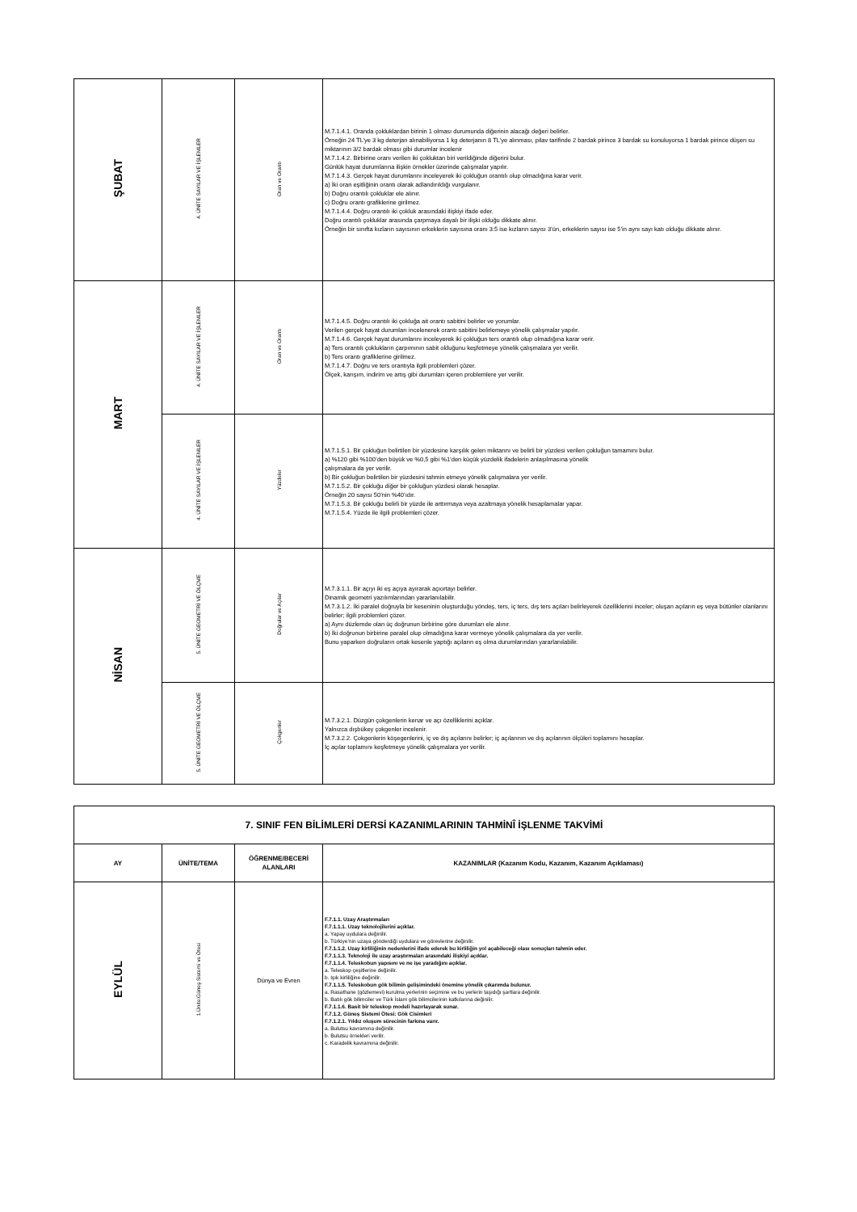| ŞUBAT | 4. ÜNİTE SAYILAR VE İŞLEMLER | Oran ve Orantı | M.7.1.4.1. Oranda çokluklardan birinin 1 olması durumunda diğerinin alacağı değeri belirler. Örneğin 24 TL’ye 3 kg deterjan alınabiliyorsa 1 kg deterjanın 8 TL’ye alınması, pilav tarifinde 2 bardak pirince 3 bardak su konuluyorsa 1 bardak pirince düşen su miktarının 3/2 bardak olması gibi durumlar incelenir M.7.1.4.2. Birbirine oranı verilen iki çokluktan biri verildiğinde diğerini bulur. Günlük hayat durumlarına ilişkin örnekler üzerinde çalışmalar yapılır. M.7.1.4.3. Gerçek hayat durumlarını inceleyerek iki çokluğun orantılı olup olmadığına karar verir. a) İki oran eşitliğinin orantı olarak adlandırıldığı vurgulanır. b) Doğru orantılı çokluklar ele alınır. c) Doğru orantı grafiklerine girilmez. M.7.1.4.4. Doğru orantılı iki çokluk arasındaki ilişkiyi ifade eder. Doğru orantılı çokluklar arasında çarpmaya dayalı bir ilişki olduğu dikkate alınır. Örneğin bir sınıfta kızların sayısının erkeklerin sayısına oranı 3:5 ise kızların sayısı 3’ün, erkeklerin sayısı ise 5’in aynı sayı katı olduğu dikkate alınır. |
| MART | 4. ÜNİTE SAYILAR VE İŞLEMLER | Oran ve Orantı | M.7.1.4.5. Doğru orantılı iki çokluğa ait orantı sabitini belirler ve yorumlar. Verilen gerçek hayat durumları incelenerek orantı sabitini belirlemeye yönelik çalışmalar yapılır. M.7.1.4.6. Gerçek hayat durumlarını inceleyerek iki çokluğun ters orantılı olup olmadığına karar verir. a) Ters orantılı çoklukların çarpımının sabit olduğunu keşfetmeye yönelik çalışmalara yer verilir. b) Ters orantı grafiklerine girilmez. M.7.1.4.7. Doğru ve ters orantıyla ilgili problemleri çözer. Ölçek, karışım, indirim ve artış gibi durumları içeren problemlere yer verilir. |
| | 4. ÜNİTE SAYILAR VE İŞLEMLER | Yüzdeler | M.7.1.5.1. Bir çokluğun belirtilen bir yüzdesine karşılık gelen miktarını ve belirli bir yüzdesi verilen çokluğun tamamını bulur. a) %120 gibi %100’den büyük ve %0,5 gibi %1’den küçük yüzdelik ifadelerin anlaşılmasına yönelik çalışmalara da yer verilir. b) Bir çokluğun belirtilen bir yüzdesini tahmin etmeye yönelik çalışmalara yer verilir. M.7.1.5.2. Bir çokluğu diğer bir çokluğun yüzdesi olarak hesaplar. Örneğin 20 sayısı 50’nin %40’ıdır. M.7.1.5.3. Bir çokluğu belirli bir yüzde ile arttırmaya veya azaltmaya yönelik hesaplamalar yapar. M.7.1.5.4. Yüzde ile ilgili problemleri çözer. |
| NİSAN | 5. ÜNİTE GEOMETRİ VE ÖLÇME | Doğrular ve Açılar | M.7.3.1.1. Bir açıyı iki eş açıya ayırarak açıortayı belirler. Dinamik geometri yazılımlarından yararlanılabilir. M.7.3.1.2. İki paralel doğruyla bir keseninin oluşturduğu yöndeş, ters, iç ters, dış ters açıları belirleyerek özelliklerini inceler; oluşan açıların eş veya bütünler olanlarını belirler; ilgili problemleri çözer. a) Aynı düzlemde olan üç doğrunun birbirine göre durumları ele alınır. b) İki doğrunun birbirine paralel olup olmadığına karar vermeye yönelik çalışmalara da yer verilir. Bunu yaparken doğruların ortak kesenle yaptığı açıların eş olma durumlarından yararlanılabilir. |
| | 5. ÜNİTE GEOMETRİ VE ÖLÇME | Çokgenler | M.7.3.2.1. Düzgün çokgenlerin kenar ve açı özelliklerini açıklar. Yalnızca dışbükey çokgenler incelenir. M.7.3.2.2. Çokgenlerin köşegenlerini, iç ve dış açılarını belirler; iç açılarının ve dış açılarının ölçüleri toplamını hesaplar. İç açılar toplamını keşfetmeye yönelik çalışmalara yer verilir. |
| 7. SINIF FEN BİLİMLERİ DERSİ KAZANIMLARININ TAHMİNÎ İŞLENME TAKVİMİ | | | |
| AY | ÜNİTE/TEMA | ÖĞRENME/BECERİ ALANLARI | KAZANIMLAR (Kazanım Kodu, Kazanım, Kazanım Açıklaması) |
| EYLÜL | 1.Ünite:Güneş Sistemi ve Ötesi | Dünya ve Evren | F.7.1.1. Uzay Araştırmaları F.7.1.1.1. Uzay teknolojilerini açıklar. a. Yapay uydulara değinilir. b. Türkiye’nin uzaya gönderdiği uydulara ve görevlerine değinilir. F.7.1.1.2. Uzay kirliliğinin nedenlerini ifade ederek bu kirliliğin yol açabileceği olası sonuçları tahmin eder. F.7.1.1.3. Teknoloji ile uzay araştırmaları arasındaki ilişkiyi açıklar. F.7.1.1.4. Teleskobun yapısını ve ne işe yaradığını açıklar. a. Teleskop çeşitlerine değinilir. b. Işık kirliliğine değinilir. F.7.1.1.5. Teleskobun gök bilimin gelişimindeki önemine yönelik çıkarımda bulunur. a. Rasathane (gözlemevi) kurulma yerlerinin seçimine ve bu yerlerin taşıdığı şartlara değinilir. b. Batılı gök bilimciler ve Türk İslam gök bilimcilerinin katkılarına değinilir. F.7.1.1.6. Basit bir teleskop modeli hazırlayarak sunar. F.7.1.2. Güneş Sistemi Ötesi: Gök Cisimleri F.7.1.2.1. Yıldız oluşum sürecinin farkına varır. a. Bulutsu kavramına değinilir. b. Bulutsu örnekleri verilir. c. Karadelik kavramına değinilir. |